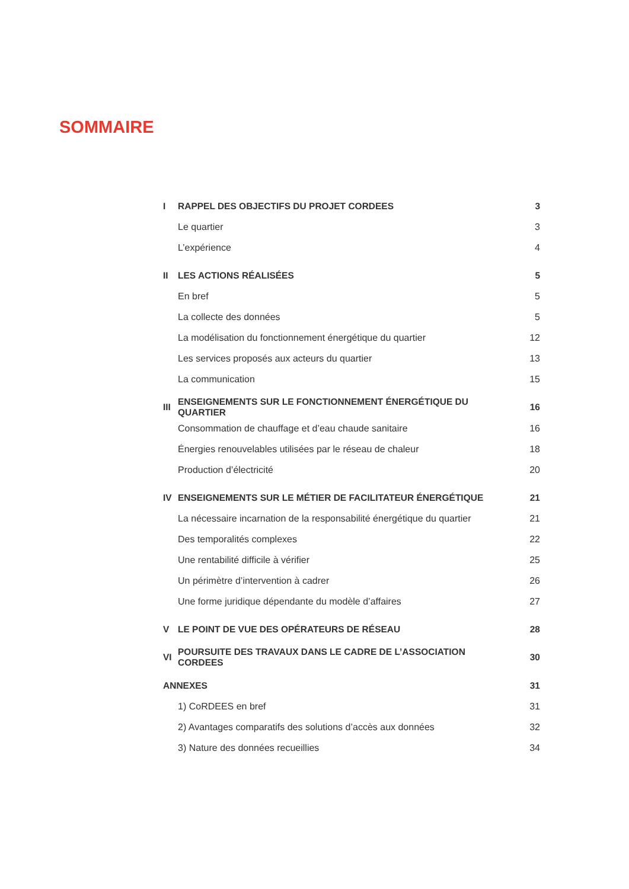SOMMAIRE
| I | RAPPEL DES OBJECTIFS DU PROJET CORDEES | 3 |
| | Le quartier | 3 |
| | L’expérience | 4 |
| II | LES ACTIONS RÉALISÉES | 5 |
| | En bref | 5 |
| | La collecte des données | 5 |
| | La modélisation du fonctionnement énergétique du quartier | 12 |
| | Les services proposés aux acteurs du quartier | 13 |
| | La communication | 15 |
| III | ENSEIGNEMENTS SUR LE FONCTIONNEMENT ÉNERGÉTIQUE DU QUARTIER | 16 |
| | Consommation de chauffage et d’eau chaude sanitaire | 16 |
| | Énergies renouvelables utilisées par le réseau de chaleur | 18 |
| | Production d’électricité | 20 |
| IV | ENSEIGNEMENTS SUR LE MÉTIER DE FACILITATEUR ÉNERGÉTIQUE | 21 |
| | La nécessaire incarnation de la responsabilité énergétique du quartier | 21 |
| | Des temporalités complexes | 22 |
| | Une rentabilité difficile à vérifier | 25 |
| | Un périmètre d’intervention à cadrer | 26 |
| | Une forme juridique dépendante du modèle d’affaires | 27 |
| V | LE POINT DE VUE DES OPÉRATEURS DE RÉSEAU | 28 |
| VI | POURSUITE DES TRAVAUX DANS LE CADRE DE L’ASSOCIATION CORDEES | 30 |
| ANNEXES | | 31 |
| | 1) CoRDEES en bref | 31 |
| | 2) Avantages comparatifs des solutions d’accès aux données | 32 |
| | 3) Nature des données recueillies | 34 |